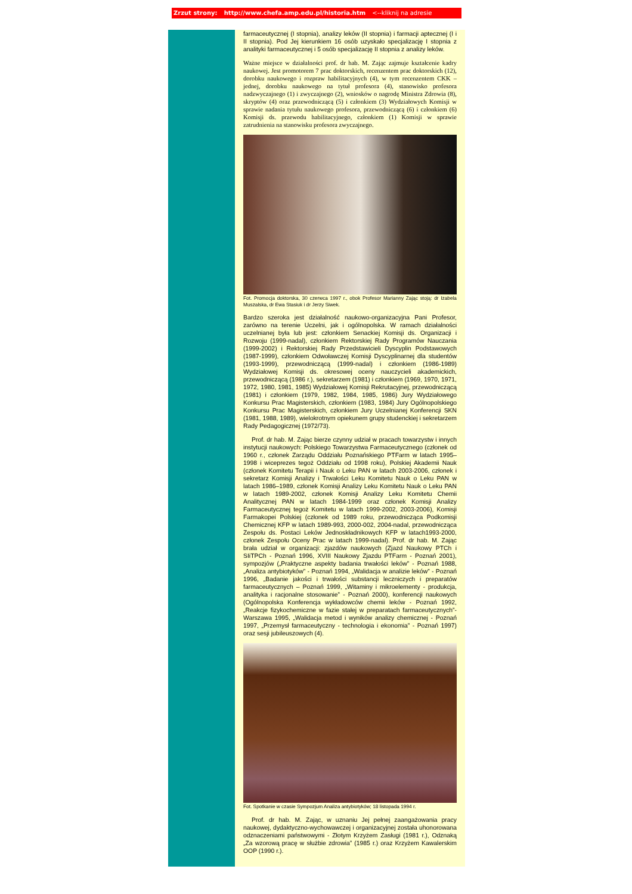Zrzut strony: http://www.chefa.amp.edu.pl/historia.htm <--kliknij na adresie
farmaceutycznej (I stopnia), analizy leków (II stopnia) i farmacji aptecznej (I i II stopnia). Pod Jej kierunkiem 16 osób uzyskało specjalizację I stopnia z analityki farmaceutycznej i 5 osób specjalizację II stopnia z analizy leków.
Ważne miejsce w działalności prof. dr hab. M. Zając zajmuje kształcenie kadry naukowej. Jest promotorem 7 prac doktorskich, recenzentem prac doktorskich (12), dorobku naukowego i rozpraw habilitacyjnych (4), w tym recenzentem CKK – jednej, dorobku naukowego na tytuł profesora (4), stanowisko profesora nadzwyczajnego (1) i zwyczajnego (2), wniosków o nagrodę Ministra Zdrowia (8), skryptów (4) oraz przewodniczącą (5) i członkiem (3) Wydziałowych Komisji w sprawie nadania tytułu naukowego profesora, przewodniczącą (6) i członkiem (6) Komisji ds. przewodu habilitacyjnego, członkiem (1) Komisji w sprawie zatrudnienia na stanowisku profesora zwyczajnego.
Fot. Promocja doktorska, 30 czerwca 1997 r., obok Profesor Marianny Zając stoją: dr Izabela Muszalska, dr Ewa Stasiuk i dr Jerzy Siwek.
Bardzo szeroka jest działalność naukowo-organizacyjna Pani Profesor, zarówno na terenie Uczelni, jak i ogólnopolska. W ramach działalności uczelnianej była lub jest: członkiem Senackiej Komisji ds. Organizacji i Rozwoju (1999-nadal), członkiem Rektorskiej Rady Programów Nauczania (1999-2002) i Rektorskiej Rady Przedstawicieli Dyscyplin Podstawowych (1987-1999), członkiem Odwoławczej Komisji Dyscyplinarnej dla studentów (1993-1999), przewodniczącą (1999-nadal) i członkiem (1986-1989) Wydziałowej Komisji ds. okresowej oceny nauczycieli akademickich, przewodniczącą (1986 r.), sekretarzem (1981) i członkiem (1969, 1970, 1971, 1972, 1980, 1981, 1985) Wydziałowej Komisji Rekrutacyjnej, przewodniczącą (1981) i członkiem (1979, 1982, 1984, 1985, 1986) Jury Wydziałowego Konkursu Prac Magisterskich, członkiem (1983, 1984) Jury Ogólnopolskiego Konkursu Prac Magisterskich, członkiem Jury Uczelnianej Konferencji SKN (1981, 1988, 1989), wielokrotnym opiekunem grupy studenckiej i sekretarzem Rady Pedagogicznej (1972/73).
Prof. dr hab. M. Zając bierze czynny udział w pracach towarzystw i innych instytucji naukowych: Polskiego Towarzystwa Farmaceutycznego (członek od 1960 r., członek Zarządu Oddziału Poznańskiego PTFarm w latach 1995–1998 i wiceprezes tegoż Oddziału od 1998 roku), Polskiej Akademii Nauk (członek Komitetu Terapii i Nauk o Leku PAN w latach 2003-2006, członek i sekretarz Komisji Analizy i Trwałości Leku Komitetu Nauk o Leku PAN w latach 1986–1989, członek Komisji Analizy Leku Komitetu Nauk o Leku PAN w latach 1989-2002, członek Komisji Analizy Leku Komitetu Chemii Analitycznej PAN w latach 1984-1999 oraz członek Komisji Analizy Farmaceutycznej tegoż Komitetu w latach 1999-2002, 2003-2006), Komisji Farmakopei Polskiej (członek od 1989 roku, przewodnicząca Podkomisji Chemicznej KFP w latach 1989-993, 2000-002, 2004-nadal, przewodnicząca Zespołu ds. Postaci Leków Jednoskładnikowych KFP w latach1993-2000, członek Zespołu Oceny Prac w latach 1999-nadal). Prof. dr hab. M. Zając brała udział w organizacji: zjazdów naukowych (Zjazd Naukowy PTCh i SIiTPCh - Poznań 1996, XVIII Naukowy Zjazdu PTFarm - Poznań 2001), sympozjów („Praktyczne aspekty badania trwałości leków” - Poznań 1988, „Analiza antybiotyków” - Poznań 1994, „Walidacja w analizie leków” - Poznań 1996, „Badanie jakości i trwałości substancji leczniczych i preparatów farmaceutycznych – Poznań 1999, „Witaminy i mikroelementy - produkcja, analityka i racjonalne stosowanie” - Poznań 2000), konferencji naukowych (Ogólnopolska Konferencja wykładowców chemii leków - Poznań 1992, „Reakcje fizykochemiczne w fazie stałej w preparatach farmaceutycznych”- Warszawa 1995, „Walidacja metod i wyników analizy chemicznej - Poznań 1997, „Przemysł farmaceutyczny - technologia i ekonomia” - Poznań 1997) oraz sesji jubileuszowych (4).
Fot. Spotkanie w czasie Sympozjum Analiza antybiotyków; 18 listopada 1994 r.
Prof. dr hab. M. Zając, w uznaniu Jej pełnej zaangażowania pracy naukowej, dydaktyczno-wychowawczej i organizacyjnej została uhonorowana odznaczeniami państwowymi - Złotym Krzyżem Zasługi (1981 r.), Odznaką „Za wzorową pracę w służbie zdrowia” (1985 r.) oraz Krzyżem Kawalerskim OOP (1990 r.).